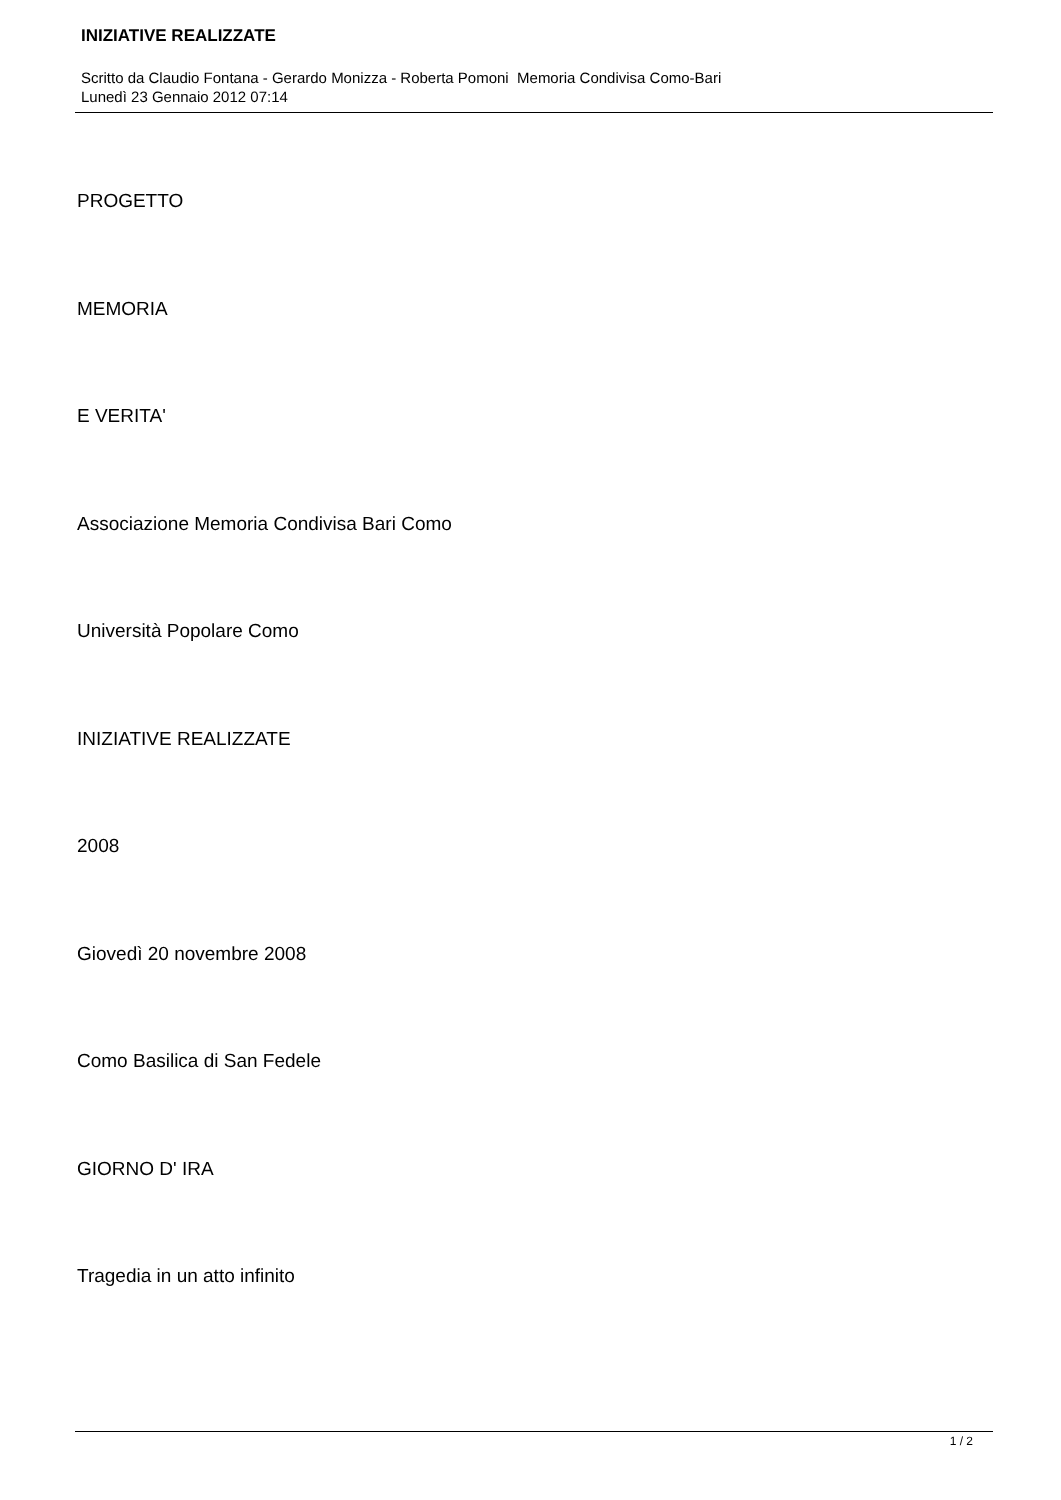INIZIATIVE REALIZZATE
Scritto da Claudio Fontana - Gerardo Monizza - Roberta Pomoni Memoria Condivisa Como-Bari
Lunedì 23 Gennaio 2012 07:14
PROGETTO
MEMORIA
E VERITA'
Associazione Memoria Condivisa Bari Como
Università Popolare Como
INIZIATIVE REALIZZATE
2008
Giovedì 20 novembre 2008
Como Basilica di San Fedele
GIORNO D' IRA
Tragedia in un atto infinito
1 / 2